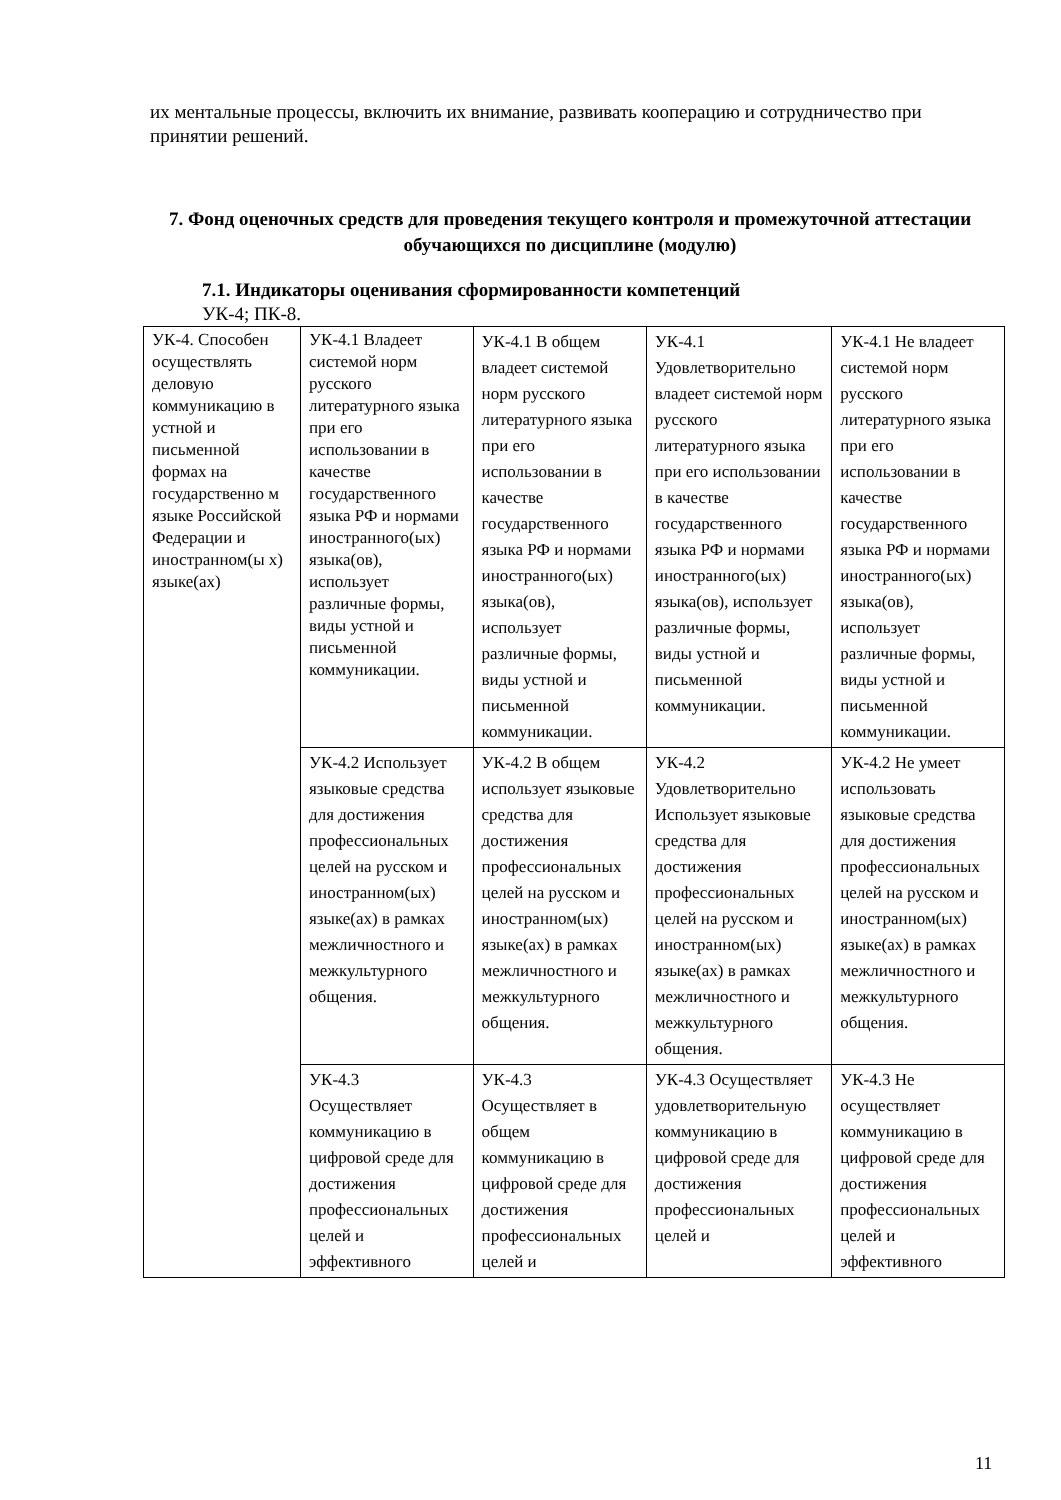их ментальные процессы, включить их внимание, развивать кооперацию и сотрудничество при принятии решений.
7. Фонд оценочных средств для проведения текущего контроля и промежуточной аттестации обучающихся по дисциплине (модулю)
7.1. Индикаторы оценивания сформированности компетенций
УК-4; ПК-8.
| УК-4. Способен осуществлять деловую коммуникацию в устной и письменной формах на государственно м языке Российской Федерации и иностранном(ы х) языке(ах) | УК-4.1 Владеет системой норм русского литературного языка при его использовании в качестве государственного языка РФ и нормами иностранного(ых) языка(ов), использует различные формы, виды устной и письменной коммуникации. | УК-4.1 В общем владеет системой норм русского литературного языка при его использовании в качестве государственного языка РФ и нормами иностранного(ых) языка(ов), использует различные формы, виды устной и письменной коммуникации. | УК-4.1 Удовлетворительно владеет системой норм русского литературного языка при его использовании в качестве государственного языка РФ и нормами иностранного(ых) языка(ов), использует различные формы, виды устной и письменной коммуникации. | УК-4.1 Не владеет системой норм русского литературного языка при его использовании в качестве государственного языка РФ и нормами иностранного(ых) языка(ов), использует различные формы, виды устной и письменной коммуникации. |
| | УК-4.2 Использует языковые средства для достижения профессиональных целей на русском и иностранном(ых) языке(ах) в рамках межличностного и межкультурного общения. | УК-4.2 В общем использует языковые средства для достижения профессиональных целей на русском и иностранном(ых) языке(ах) в рамках межличностного и межкультурного общения. | УК-4.2 Удовлетворительно Использует языковые средства для достижения профессиональных целей на русском и иностранном(ых) языке(ах) в рамках межличностного и межкультурного общения. | УК-4.2 Не умеет использовать языковые средства для достижения профессиональных целей на русском и иностранном(ых) языке(ах) в рамках межличностного и межкультурного общения. |
| | УК-4.3 Осуществляет коммуникацию в цифровой среде для достижения профессиональных целей и эффективного | УК-4.3 Осуществляет в общем коммуникацию в цифровой среде для достижения профессиональных целей и | УК-4.3 Осуществляет удовлетворительную коммуникацию в цифровой среде для достижения профессиональных целей и | УК-4.3 Не осуществляет коммуникацию в цифровой среде для достижения профессиональных целей и эффективного |
11